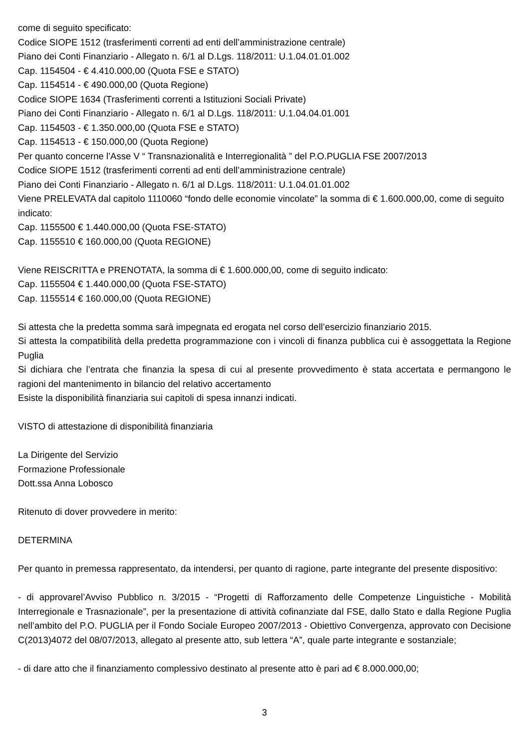come di seguito specificato:
Codice SIOPE 1512 (trasferimenti correnti ad enti dell’amministrazione centrale)
Piano dei Conti Finanziario - Allegato n. 6/1 al D.Lgs. 118/2011: U.1.04.01.01.002
Cap. 1154504 - € 4.410.000,00 (Quota FSE e STATO)
Cap. 1154514 - € 490.000,00 (Quota Regione)
Codice SIOPE 1634 (Trasferimenti correnti a Istituzioni Sociali Private)
Piano dei Conti Finanziario - Allegato n. 6/1 al D.Lgs. 118/2011: U.1.04.04.01.001
Cap. 1154503 - € 1.350.000,00 (Quota FSE e STATO)
Cap. 1154513 - € 150.000,00 (Quota Regione)
Per quanto concerne l’Asse V “ Transnazionalità e Interregionalità ” del P.O.PUGLIA FSE 2007/2013
Codice SIOPE 1512 (trasferimenti correnti ad enti dell’amministrazione centrale)
Piano dei Conti Finanziario - Allegato n. 6/1 al D.Lgs. 118/2011: U.1.04.01.01.002
Viene PRELEVATA dal capitolo 1110060 “fondo delle economie vincolate” la somma di € 1.600.000,00, come di seguito indicato:
Cap. 1155500 € 1.440.000,00 (Quota FSE-STATO)
Cap. 1155510 € 160.000,00 (Quota REGIONE)
Viene REISCRITTA e PRENOTATA, la somma di € 1.600.000,00, come di seguito indicato:
Cap. 1155504 € 1.440.000,00 (Quota FSE-STATO)
Cap. 1155514 € 160.000,00 (Quota REGIONE)
Si attesta che la predetta somma sarà impegnata ed erogata nel corso dell’esercizio finanziario 2015.
Si attesta la compatibilità della predetta programmazione con i vincoli di finanza pubblica cui è assoggettata la Regione Puglia
Si dichiara che l’entrata che finanzia la spesa di cui al presente provvedimento è stata accertata e permangono le ragioni del mantenimento in bilancio del relativo accertamento
Esiste la disponibilità finanziaria sui capitoli di spesa innanzi indicati.
VISTO di attestazione di disponibilità finanziaria
La Dirigente del Servizio
Formazione Professionale
Dott.ssa Anna Lobosco
Ritenuto di dover provvedere in merito:
DETERMINA
Per quanto in premessa rappresentato, da intendersi, per quanto di ragione, parte integrante del presente dispositivo:
- di approvarel’Avviso Pubblico n. 3/2015 - “Progetti di Rafforzamento delle Competenze Linguistiche - Mobilità Interregionale e Trasnazionale”, per la presentazione di attività cofinanziate dal FSE, dallo Stato e dalla Regione Puglia nell’ambito del P.O. PUGLIA per il Fondo Sociale Europeo 2007/2013 - Obiettivo Convergenza, approvato con Decisione C(2013)4072 del 08/07/2013, allegato al presente atto, sub lettera “A”, quale parte integrante e sostanziale;
- di dare atto che il finanziamento complessivo destinato al presente atto è pari ad € 8.000.000,00;
3